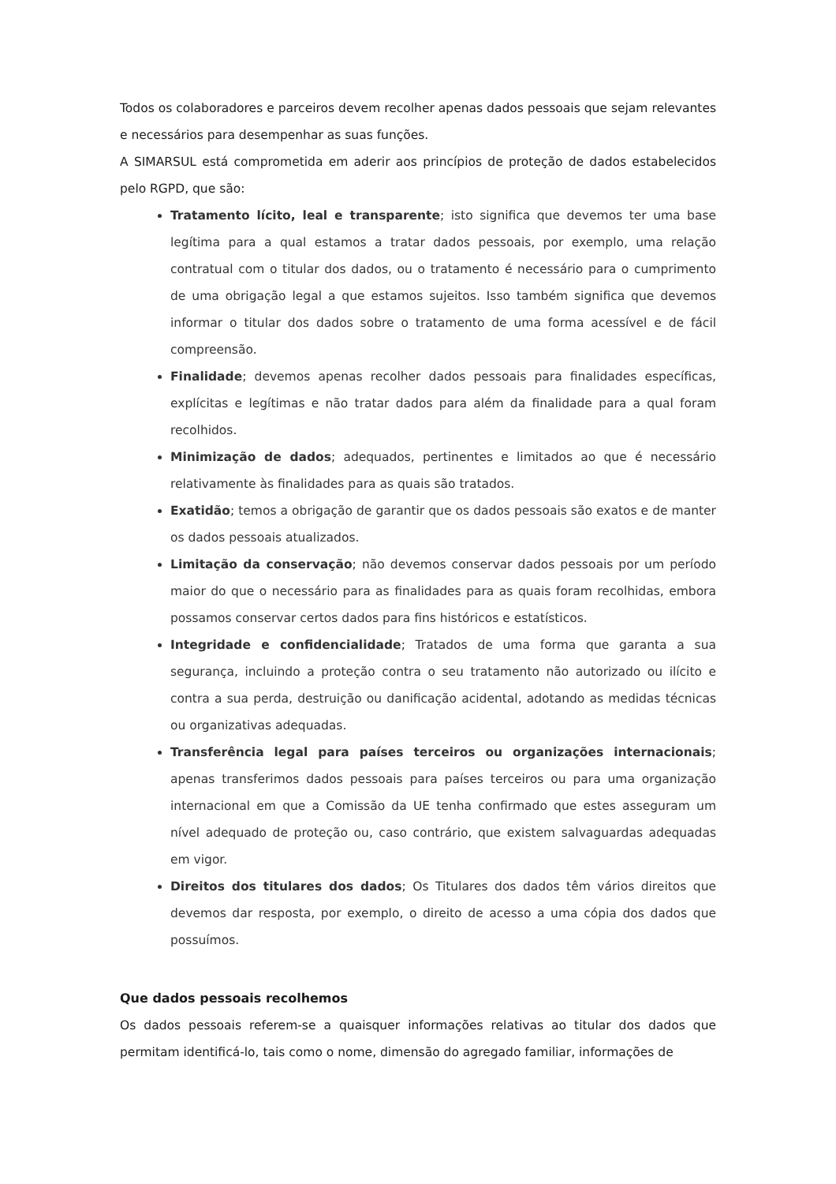Todos os colaboradores e parceiros devem recolher apenas dados pessoais que sejam relevantes e necessários para desempenhar as suas funções.
A SIMARSUL está comprometida em aderir aos princípios de proteção de dados estabelecidos pelo RGPD, que são:
Tratamento lícito, leal e transparente; isto significa que devemos ter uma base legítima para a qual estamos a tratar dados pessoais, por exemplo, uma relação contratual com o titular dos dados, ou o tratamento é necessário para o cumprimento de uma obrigação legal a que estamos sujeitos. Isso também significa que devemos informar o titular dos dados sobre o tratamento de uma forma acessível e de fácil compreensão.
Finalidade; devemos apenas recolher dados pessoais para finalidades específicas, explícitas e legítimas e não tratar dados para além da finalidade para a qual foram recolhidos.
Minimização de dados; adequados, pertinentes e limitados ao que é necessário relativamente às finalidades para as quais são tratados.
Exatidão; temos a obrigação de garantir que os dados pessoais são exatos e de manter os dados pessoais atualizados.
Limitação da conservação; não devemos conservar dados pessoais por um período maior do que o necessário para as finalidades para as quais foram recolhidas, embora possamos conservar certos dados para fins históricos e estatísticos.
Integridade e confidencialidade; Tratados de uma forma que garanta a sua segurança, incluindo a proteção contra o seu tratamento não autorizado ou ilícito e contra a sua perda, destruição ou danificação acidental, adotando as medidas técnicas ou organizativas adequadas.
Transferência legal para países terceiros ou organizações internacionais; apenas transferimos dados pessoais para países terceiros ou para uma organização internacional em que a Comissão da UE tenha confirmado que estes asseguram um nível adequado de proteção ou, caso contrário, que existem salvaguardas adequadas em vigor.
Direitos dos titulares dos dados; Os Titulares dos dados têm vários direitos que devemos dar resposta, por exemplo, o direito de acesso a uma cópia dos dados que possuímos.
Que dados pessoais recolhemos
Os dados pessoais referem-se a quaisquer informações relativas ao titular dos dados que permitam identificá-lo, tais como o nome, dimensão do agregado familiar, informações de